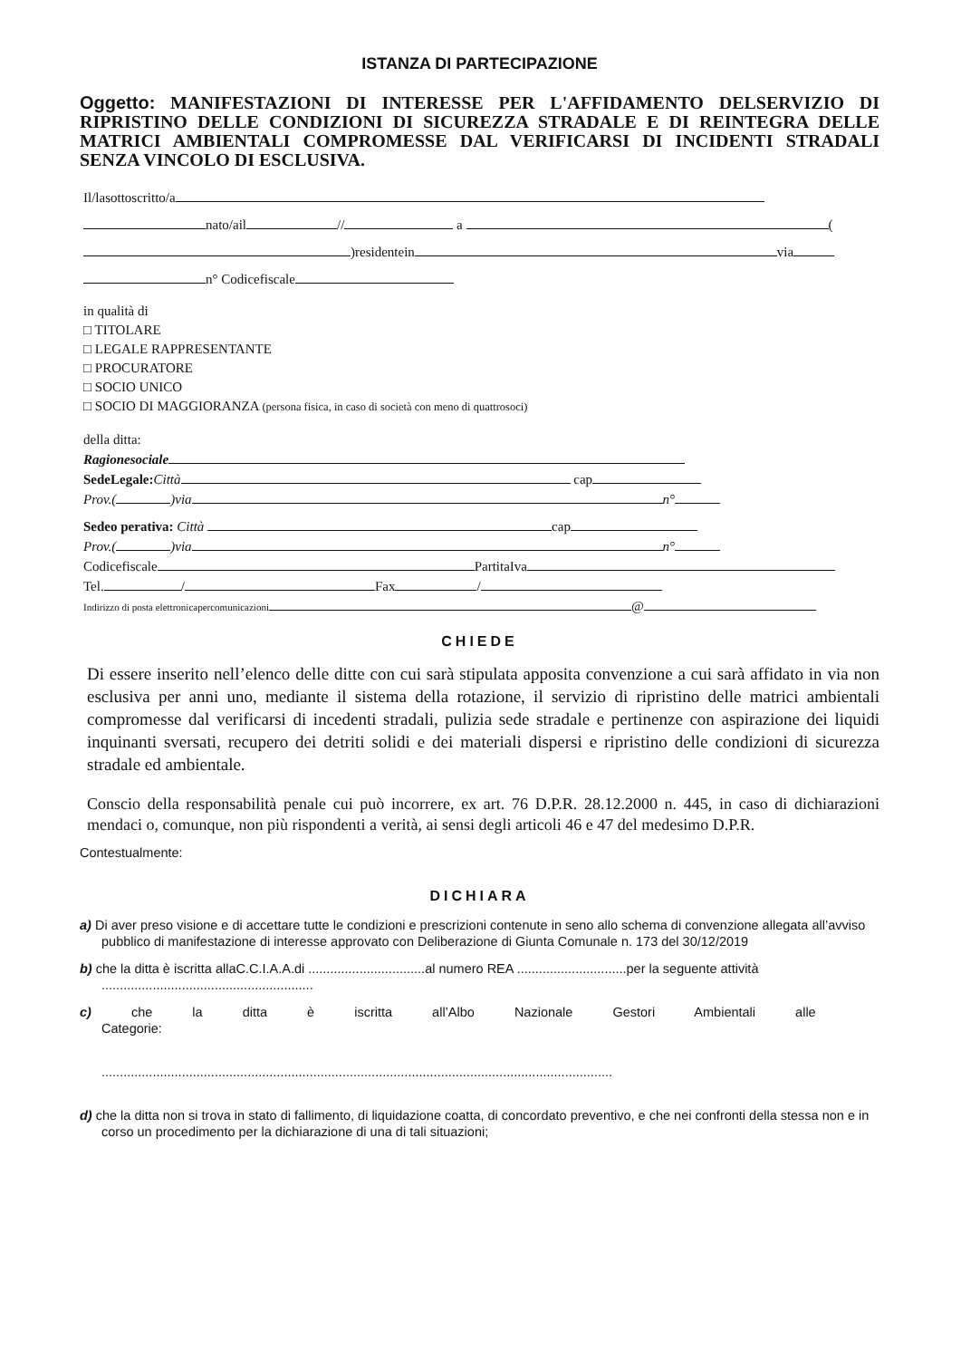ISTANZA DI PARTECIPAZIONE
Oggetto: MANIFESTAZIONI DI INTERESSE PER L'AFFIDAMENTO DELSERVIZIO DI RIPRISTINO DELLE CONDIZIONI DI SICUREZZA STRADALE E DI REINTEGRA DELLE MATRICI AMBIENTALI COMPROMESSE DAL VERIFICARSI DI INCIDENTI STRADALI SENZA VINCOLO DI ESCLUSIVA.
Il/lasottoscritto/a
nato/ail // a (
)residentein via
n° Codicefiscale
in qualità di
□ TITOLARE
□ LEGALE RAPPRESENTANTE
□ PROCURATORE
□ SOCIO UNICO
□ SOCIO DI MAGGIORANZA (persona fisica, in caso di società con meno di quattrosoci)
della ditta:
Ragionesociale
SedeLegale: Città cap
Prov.( )via n°
Sedeo perativa: Città cap
Prov.( )via n°
Codicefiscale PartitaIva
Tel. / Fax /
Indirizzo di posta elettronicapercomunicazioni @
CHIEDE
Di essere inserito nell’elenco delle ditte con cui sarà stipulata apposita convenzione a cui sarà affidato in via non esclusiva per anni uno, mediante il sistema della rotazione, il servizio di ripristino delle matrici ambientali compromesse dal verificarsi di incedenti stradali, pulizia sede stradale e pertinenze con aspirazione dei liquidi inquinanti sversati, recupero dei detriti solidi e dei materiali dispersi e ripristino delle condizioni di sicurezza stradale ed ambientale.
Conscio della responsabilità penale cui può incorrere, ex art. 76 D.P.R. 28.12.2000 n. 445, in caso di dichiarazioni mendaci o, comunque, non più rispondenti a verità, ai sensi degli articoli 46 e 47 del medesimo D.P.R.
Contestualmente:
DICHIARA
a) Di aver preso visione e di accettare tutte le condizioni e prescrizioni contenute in seno allo schema di convenzione allegata all’avviso pubblico di manifestazione di interesse approvato con Deliberazione di Giunta Comunale n. 173 del 30/12/2019
b) che la ditta è iscritta allaC.C.I.A.A.di ................................al numero REA ..............................per la seguente attività ..........................................................
c) che la ditta è iscritta all’Albo Nazionale Gestori Ambientali alle Categorie:
............................................................................................................................................
d) che la ditta non si trova in stato di fallimento, di liquidazione coatta, di concordato preventivo, e che nei confronti della stessa non e in corso un procedimento per la dichiarazione di una di tali situazioni;